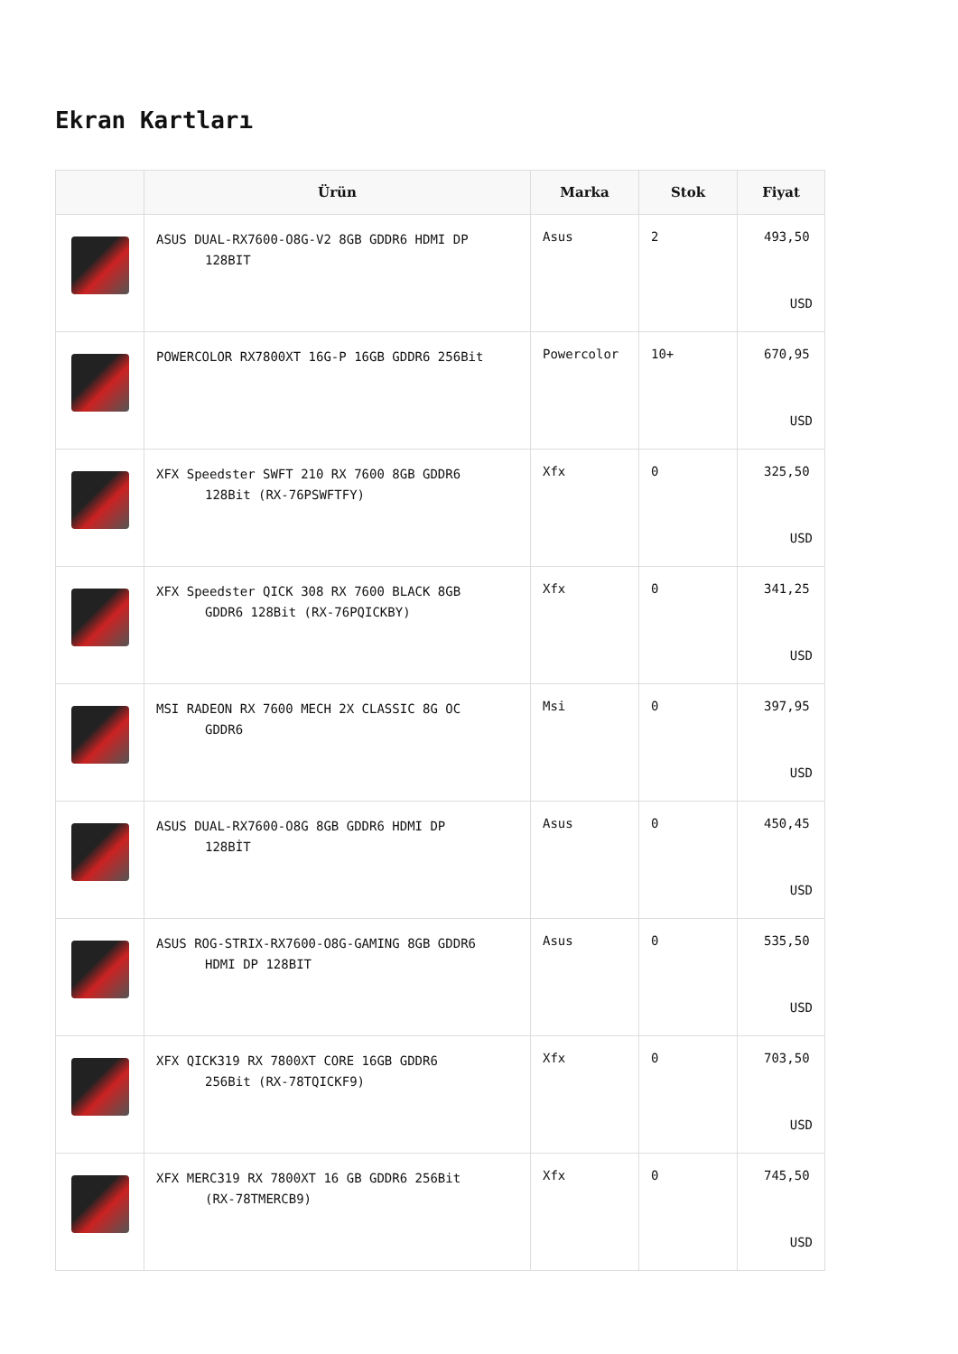Ekran Kartları
| | Ürün | Marka | Stok | Fiyat |
| --- | --- | --- | --- | --- |
| | ASUS DUAL-RX7600-O8G-V2 8GB GDDR6 HDMI DP 128BIT | Asus | 2 | 493,50 USD |
| | POWERCOLOR RX7800XT 16G-P 16GB GDDR6 256Bit | Powercolor | 10+ | 670,95 USD |
| | XFX Speedster SWFT 210 RX 7600 8GB GDDR6 128Bit (RX-76PSWFTFY) | Xfx | 0 | 325,50 USD |
| | XFX Speedster QICK 308 RX 7600 BLACK 8GB GDDR6 128Bit (RX-76PQICKBY) | Xfx | 0 | 341,25 USD |
| | MSI RADEON RX 7600 MECH 2X CLASSIC 8G OC GDDR6 | Msi | 0 | 397,95 USD |
| | ASUS DUAL-RX7600-O8G 8GB GDDR6 HDMI DP 128BİT | Asus | 0 | 450,45 USD |
| | ASUS ROG-STRIX-RX7600-O8G-GAMING 8GB GDDR6 HDMI DP 128BIT | Asus | 0 | 535,50 USD |
| | XFX QICK319 RX 7800XT CORE 16GB GDDR6 256Bit (RX-78TQICKF9) | Xfx | 0 | 703,50 USD |
| | XFX MERC319 RX 7800XT 16 GB GDDR6 256Bit (RX-78TMERCB9) | Xfx | 0 | 745,50 USD |